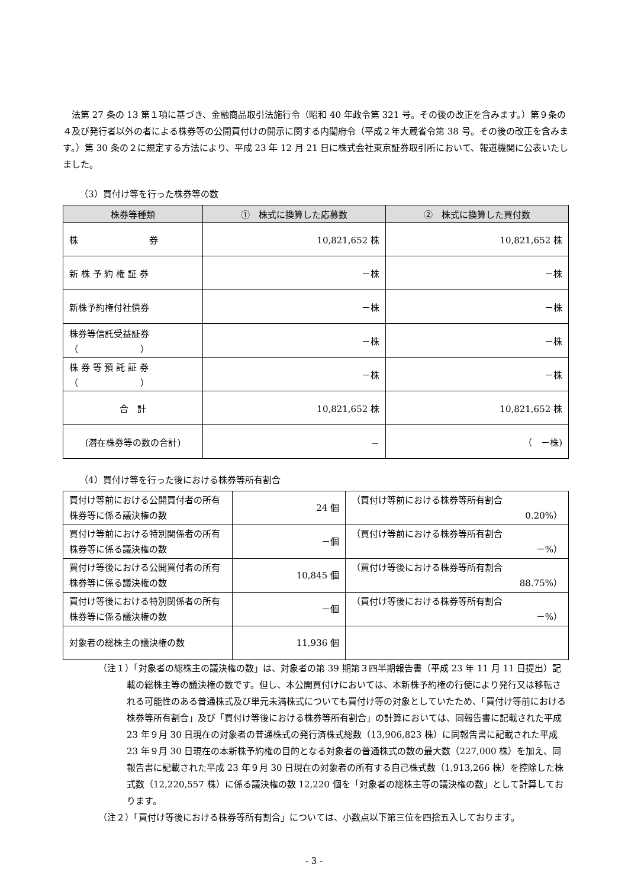法第 27 条の 13 第１項に基づき、金融商品取引法施行令（昭和 40 年政令第 321 号。その後の改正を含みます。）第９条の４及び発行者以外の者による株券等の公開買付けの開示に関する内閣府令（平成２年大蔵省令第 38 号。その後の改正を含みます。）第 30 条の２に規定する方法により、平成 23 年 12 月 21 日に株式会社東京証券取引所において、報道機関に公表いたしました。
（3）買付け等を行った株券等の数
| 株券等種類 | ① 株式に換算した応募数 | ② 株式に換算した買付数 |
| --- | --- | --- |
| 株 券 | 10,821,652 株 | 10,821,652 株 |
| 新 株 予 約 権 証 券 | －株 | －株 |
| 新株予約権付社債券 | －株 | －株 |
| 株券等信託受益証券 （ ） | －株 | －株 |
| 株 券 等 預 託 証 券 （ ） | －株 | －株 |
| 合 計 | 10,821,652 株 | 10,821,652 株 |
| (潜在株券等の数の合計) | － | （ －株) |
（4）買付け等を行った後における株券等所有割合
| 買付け等前における公開買付者の所有株券等に係る議決権の数 | 24 個 | （買付け等前における株券等所有割合 0.20%） |
| 買付け等前における特別関係者の所有株券等に係る議決権の数 | －個 | （買付け等前における株券等所有割合 －%） |
| 買付け等後における公開買付者の所有株券等に係る議決権の数 | 10,845 個 | （買付け等後における株券等所有割合 88.75%） |
| 買付け等後における特別関係者の所有株券等に係る議決権の数 | －個 | （買付け等後における株券等所有割合 －%） |
| 対象者の総株主の議決権の数 | 11,936 個 | |
（注１）「対象者の総株主の議決権の数」は、対象者の第 39 期第３四半期報告書（平成 23 年 11 月 11 日提出）記載の総株主等の議決権の数です。但し、本公開買付けにおいては、本新株予約権の行使により発行又は移転される可能性のある普通株式及び単元未満株式についても買付け等の対象としていたため、「買付け等前における株券等所有割合」及び「買付け等後における株券等所有割合」の計算においては、同報告書に記載された平成 23 年９月 30 日現在の対象者の普通株式の発行済株式総数（13,906,823 株）に同報告書に記載された平成 23 年９月 30 日現在の本新株予約権の目的となる対象者の普通株式の数の最大数（227,000 株）を加え、同報告書に記載された平成 23 年９月 30 日現在の対象者の所有する自己株式数（1,913,266 株）を控除した株式数（12,220,557 株）に係る議決権の数 12,220 個を「対象者の総株主等の議決権の数」として計算しております。
（注２）「買付け等後における株券等所有割合」については、小数点以下第三位を四捨五入しております。
- 3 -